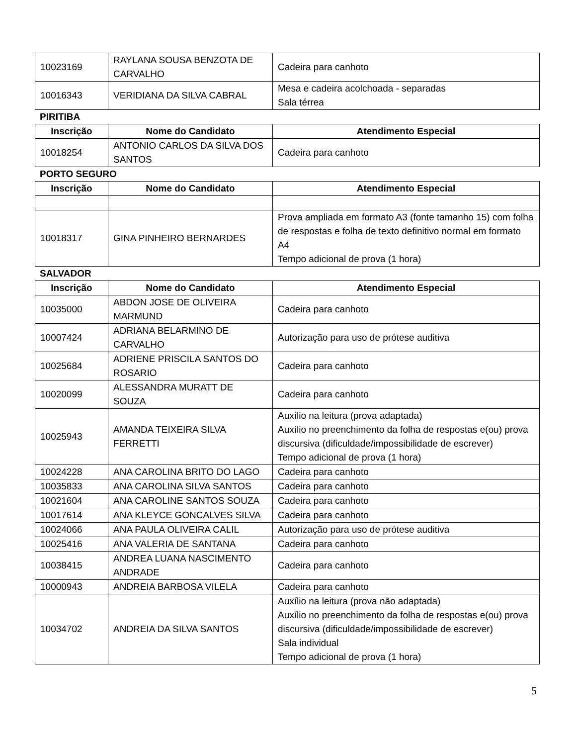| 10023169 | RAYLANA SOUSA BENZOTA DE CARVALHO | Cadeira para canhoto |
| 10016343 | VERIDIANA DA SILVA CABRAL | Mesa e cadeira acolchoada - separadas Sala térrea |
PIRITIBA
| Inscrição | Nome do Candidato | Atendimento Especial |
| --- | --- | --- |
| 10018254 | ANTONIO CARLOS DA SILVA DOS SANTOS | Cadeira para canhoto |
PORTO SEGURO
| Inscrição | Nome do Candidato | Atendimento Especial |
| --- | --- | --- |
| 10018317 | GINA PINHEIRO BERNARDES | Prova ampliada em formato A3 (fonte tamanho 15) com folha de respostas e folha de texto definitivo normal em formato A4 Tempo adicional de prova (1 hora) |
SALVADOR
| Inscrição | Nome do Candidato | Atendimento Especial |
| --- | --- | --- |
| 10035000 | ABDON JOSE DE OLIVEIRA MARMUND | Cadeira para canhoto |
| 10007424 | ADRIANA BELARMINO DE CARVALHO | Autorização para uso de prótese auditiva |
| 10025684 | ADRIENE PRISCILA SANTOS DO ROSARIO | Cadeira para canhoto |
| 10020099 | ALESSANDRA MURATT DE SOUZA | Cadeira para canhoto |
| 10025943 | AMANDA TEIXEIRA SILVA FERRETTI | Auxílio na leitura (prova adaptada) Auxílio no preenchimento da folha de respostas e(ou) prova discursiva (dificuldade/impossibilidade de escrever) Tempo adicional de prova (1 hora) |
| 10024228 | ANA CAROLINA BRITO DO LAGO | Cadeira para canhoto |
| 10035833 | ANA CAROLINA SILVA SANTOS | Cadeira para canhoto |
| 10021604 | ANA CAROLINE SANTOS SOUZA | Cadeira para canhoto |
| 10017614 | ANA KLEYCE GONCALVES SILVA | Cadeira para canhoto |
| 10024066 | ANA PAULA OLIVEIRA CALIL | Autorização para uso de prótese auditiva |
| 10025416 | ANA VALERIA DE SANTANA | Cadeira para canhoto |
| 10038415 | ANDREA LUANA NASCIMENTO ANDRADE | Cadeira para canhoto |
| 10000943 | ANDREIA BARBOSA VILELA | Cadeira para canhoto |
| 10034702 | ANDREIA DA SILVA SANTOS | Auxílio na leitura (prova não adaptada) Auxílio no preenchimento da folha de respostas e(ou) prova discursiva (dificuldade/impossibilidade de escrever) Sala individual Tempo adicional de prova (1 hora) |
5